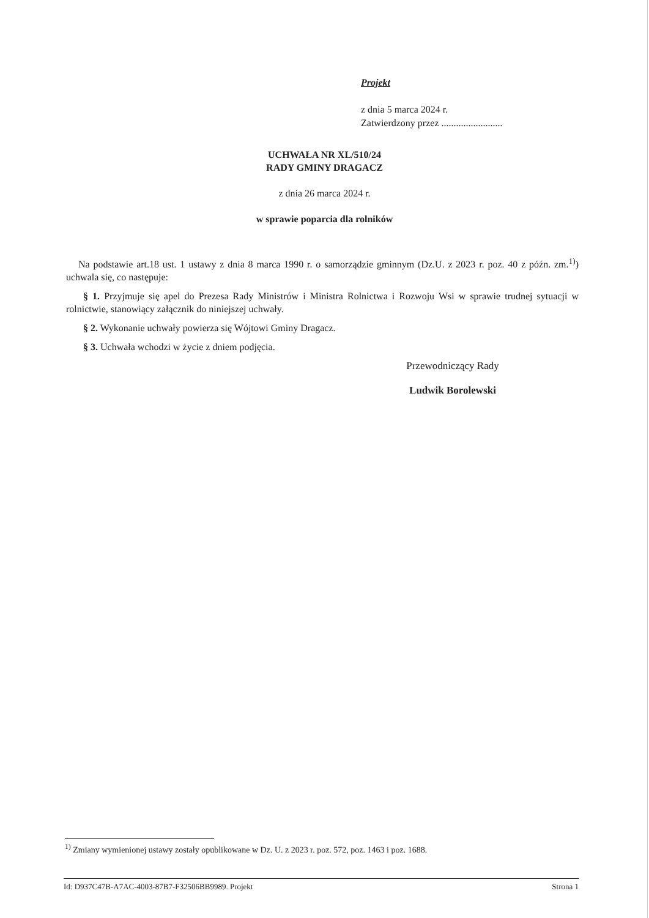Projekt
z dnia 5 marca 2024 r.
Zatwierdzony przez .........................
UCHWAŁA NR XL/510/24
RADY GMINY DRAGACZ
z dnia 26 marca 2024 r.
w sprawie poparcia dla rolników
Na podstawie art.18 ust. 1 ustawy z dnia 8 marca 1990 r. o samorządzie gminnym (Dz.U. z 2023 r. poz. 40 z późn. zm.<sup>1)</sup>) uchwala się, co następuje:
§ 1. Przyjmuje się apel do Prezesa Rady Ministrów i Ministra Rolnictwa i Rozwoju Wsi w sprawie trudnej sytuacji w rolnictwie, stanowiący załącznik do niniejszej uchwały.
§ 2. Wykonanie uchwały powierza się Wójtowi Gminy Dragacz.
§ 3. Uchwała wchodzi w życie z dniem podjęcia.
Przewodniczący Rady
Ludwik Borolewski
<sup>1)</sup> Zmiany wymienionej ustawy zostały opublikowane w Dz. U. z 2023 r. poz. 572, poz. 1463 i poz. 1688.
Id: D937C47B-A7AC-4003-87B7-F32506BB9989. Projekt Strona 1